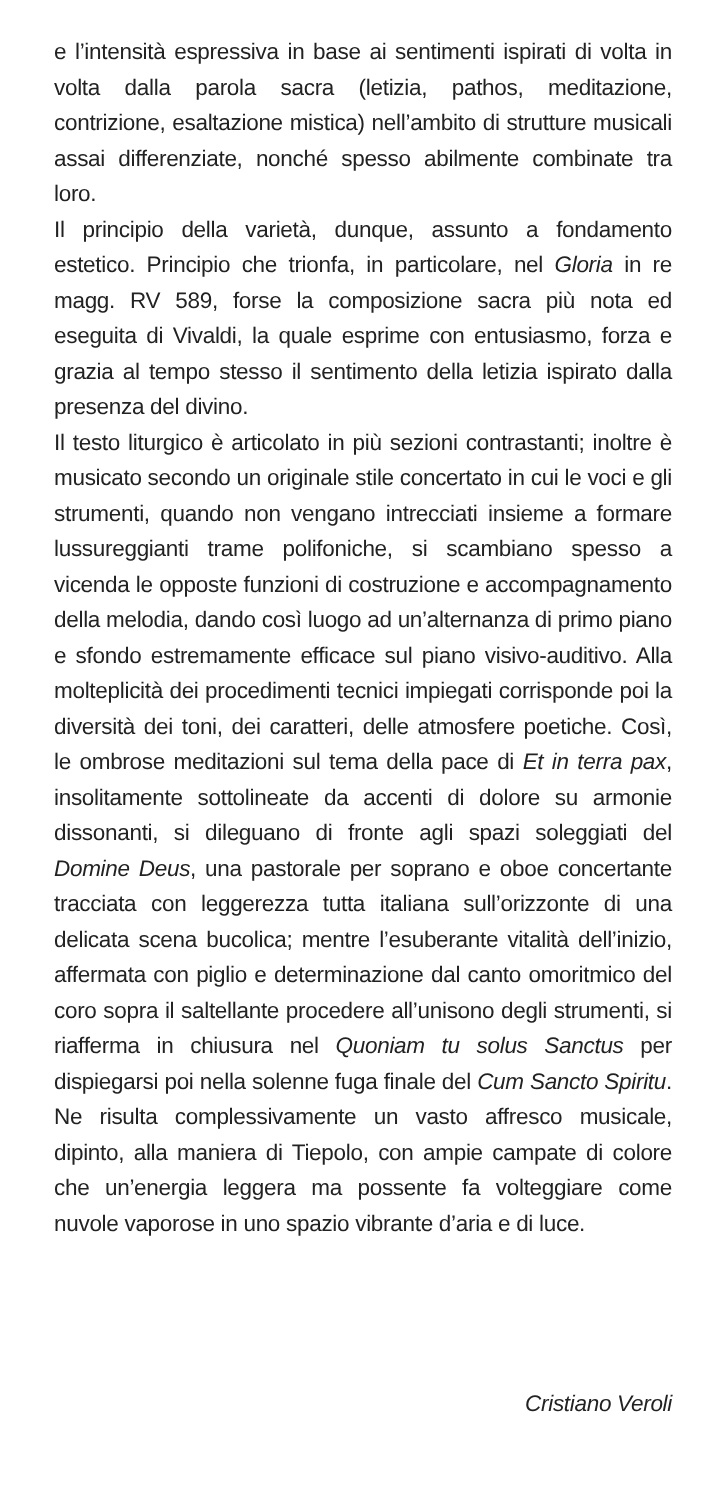e l’intensità espressiva in base ai sentimenti ispirati di volta in volta dalla parola sacra (letizia, pathos, meditazione, contrizione, esaltazione mistica) nell’ambito di strutture musicali assai differenziate, nonché spesso abilmente combinate tra loro.
Il principio della varietà, dunque, assunto a fondamento estetico. Principio che trionfa, in particolare, nel Gloria in re magg. RV 589, forse la composizione sacra più nota ed eseguita di Vivaldi, la quale esprime con entusiasmo, forza e grazia al tempo stesso il sentimento della letizia ispirato dalla presenza del divino.
Il testo liturgico è articolato in più sezioni contrastanti; inoltre è musicato secondo un originale stile concertato in cui le voci e gli strumenti, quando non vengano intrecciati insieme a formare lussureggianti trame polifoniche, si scambiano spesso a vicenda le opposte funzioni di costruzione e accompagnamento della melodia, dando così luogo ad un’alternanza di primo piano e sfondo estremamente efficace sul piano visivo-auditivo. Alla molteplicità dei procedimenti tecnici impiegati corrisponde poi la diversità dei toni, dei caratteri, delle atmosfere poetiche. Così, le ombrose meditazioni sul tema della pace di Et in terra pax, insolitamente sottolineate da accenti di dolore su armonie dissonanti, si dileguano di fronte agli spazi soleggiati del Domine Deus, una pastorale per soprano e oboe concertante tracciata con leggerezza tutta italiana sull’orizzonte di una delicata scena bucolica; mentre l’esuberante vitalità dell’inizio, affermata con piglio e determinazione dal canto omoritmico del coro sopra il saltellante procedere all’unisono degli strumenti, si riafferma in chiusura nel Quoniam tu solus Sanctus per dispiegarsi poi nella solenne fuga finale del Cum Sancto Spiritu. Ne risulta complessivamente un vasto affresco musicale, dipinto, alla maniera di Tiepolo, con ampie campate di colore che un’energia leggera ma possente fa volteggiare come nuvole vaporose in uno spazio vibrante d’aria e di luce.
Cristiano Veroli